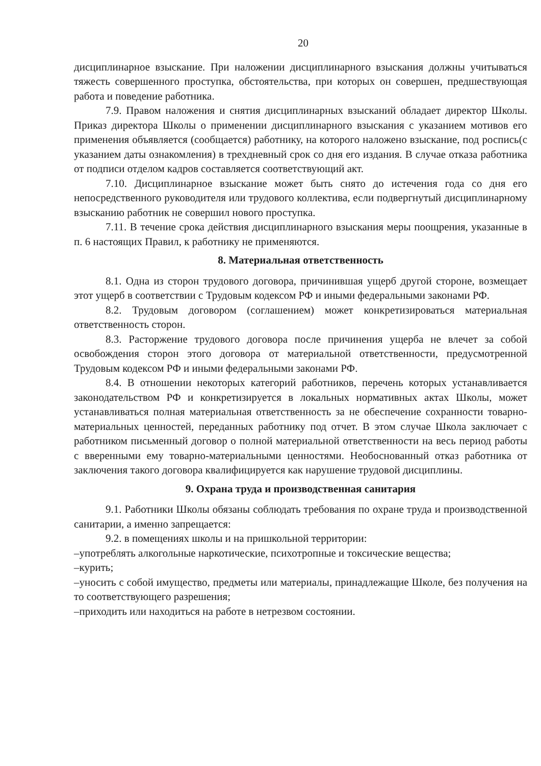20
дисциплинарное взыскание. При наложении дисциплинарного взыскания должны учитываться тяжесть совершенного проступка, обстоятельства, при которых он совершен, предшествующая работа и поведение работника.
7.9. Правом наложения и снятия дисциплинарных взысканий обладает директор Школы. Приказ директора Школы о применении дисциплинарного взыскания с указанием мотивов его применения объявляется (сообщается) работнику, на которого наложено взыскание, под роспись(с указанием даты ознакомления) в трехдневный срок со дня его издания. В случае отказа работника от подписи отделом кадров составляется соответствующий акт.
7.10. Дисциплинарное взыскание может быть снято до истечения года со дня его непосредственного руководителя или трудового коллектива, если подвергнутый дисциплинарному взысканию работник не совершил нового проступка.
7.11. В течение срока действия дисциплинарного взыскания меры поощрения, указанные в п. 6 настоящих Правил, к работнику не применяются.
8. Материальная ответственность
8.1. Одна из сторон трудового договора, причинившая ущерб другой стороне, возмещает этот ущерб в соответствии с Трудовым кодексом РФ и иными федеральными законами РФ.
8.2. Трудовым договором (соглашением) может конкретизироваться материальная ответственность сторон.
8.3. Расторжение трудового договора после причинения ущерба не влечет за собой освобождения сторон этого договора от материальной ответственности, предусмотренной Трудовым кодексом РФ и иными федеральными законами РФ.
8.4. В отношении некоторых категорий работников, перечень которых устанавливается законодательством РФ и конкретизируется в локальных нормативных актах Школы, может устанавливаться полная материальная ответственность за не обеспечение сохранности товарно- материальных ценностей, переданных работнику под отчет. В этом случае Школа заключает с работником письменный договор о полной материальной ответственности на весь период работы с вверенными ему товарно-материальными ценностями. Необоснованный отказ работника от заключения такого договора квалифицируется как нарушение трудовой дисциплины.
9. Охрана труда и производственная санитария
9.1. Работники Школы обязаны соблюдать требования по охране труда и производственной санитарии, а именно запрещается:
9.2. в помещениях школы и на пришкольной территории:
–употреблять алкогольные наркотические, психотропные и токсические вещества;
–курить;
–уносить с собой имущество, предметы или материалы, принадлежащие Школе, без получения на то соответствующего разрешения;
–приходить или находиться на работе в нетрезвом состоянии.